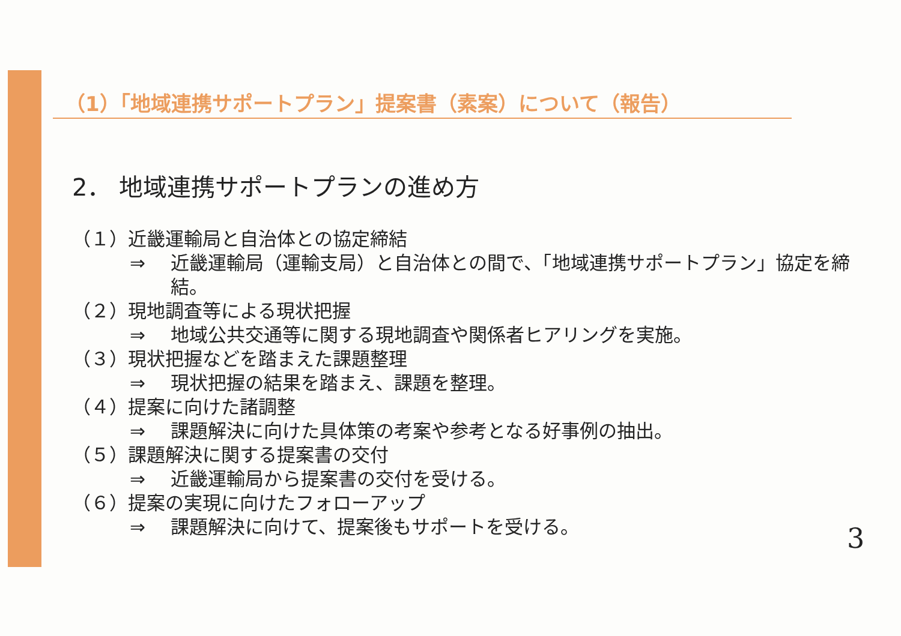（1）「地域連携サポートプラン」提案書（素案）について（報告）
2． 地域連携サポートプランの進め方
（１）近畿運輸局と自治体との協定締結
⇒ 近畿運輸局（運輸支局）と自治体との間で、「地域連携サポートプラン」協定を締結。
（２）現地調査等による現状把握
⇒ 地域公共交通等に関する現地調査や関係者ヒアリングを実施。
（３）現状把握などを踏まえた課題整理
⇒ 現状把握の結果を踏まえ、課題を整理。
（４）提案に向けた諸調整
⇒ 課題解決に向けた具体策の考案や参考となる好事例の抽出。
（５）課題解決に関する提案書の交付
⇒ 近畿運輸局から提案書の交付を受ける。
（６）提案の実現に向けたフォローアップ
⇒ 課題解決に向けて、提案後もサポートを受ける。
3